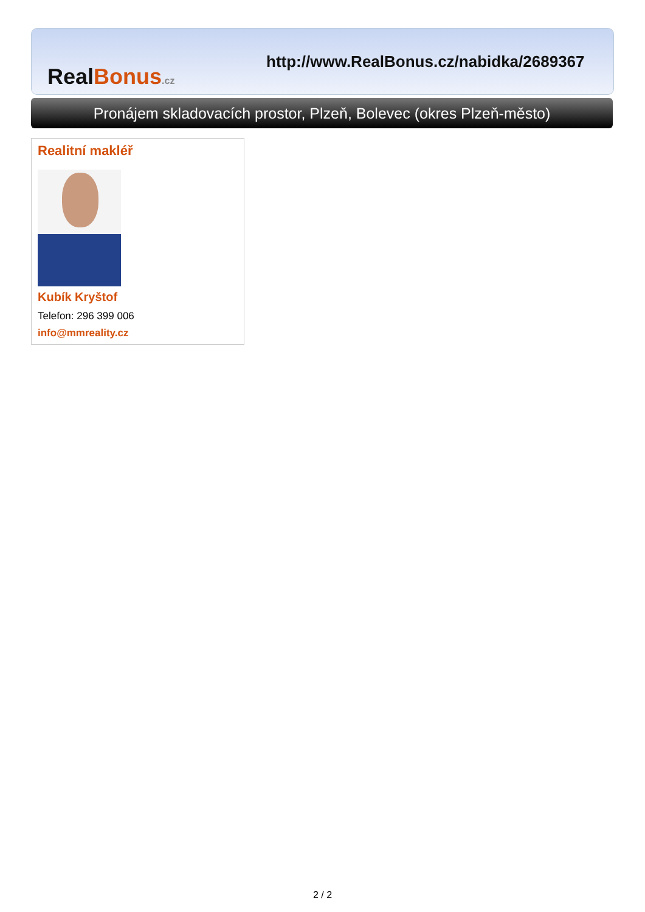RealBonus.cz
http://www.RealBonus.cz/nabidka/2689367
Pronájem skladovacích prostor, Plzeň, Bolevec (okres Plzeň-město)
Realitní makléř
Kubík Kryštof
Telefon: 296 399 006
info@mmreality.cz
2 / 2